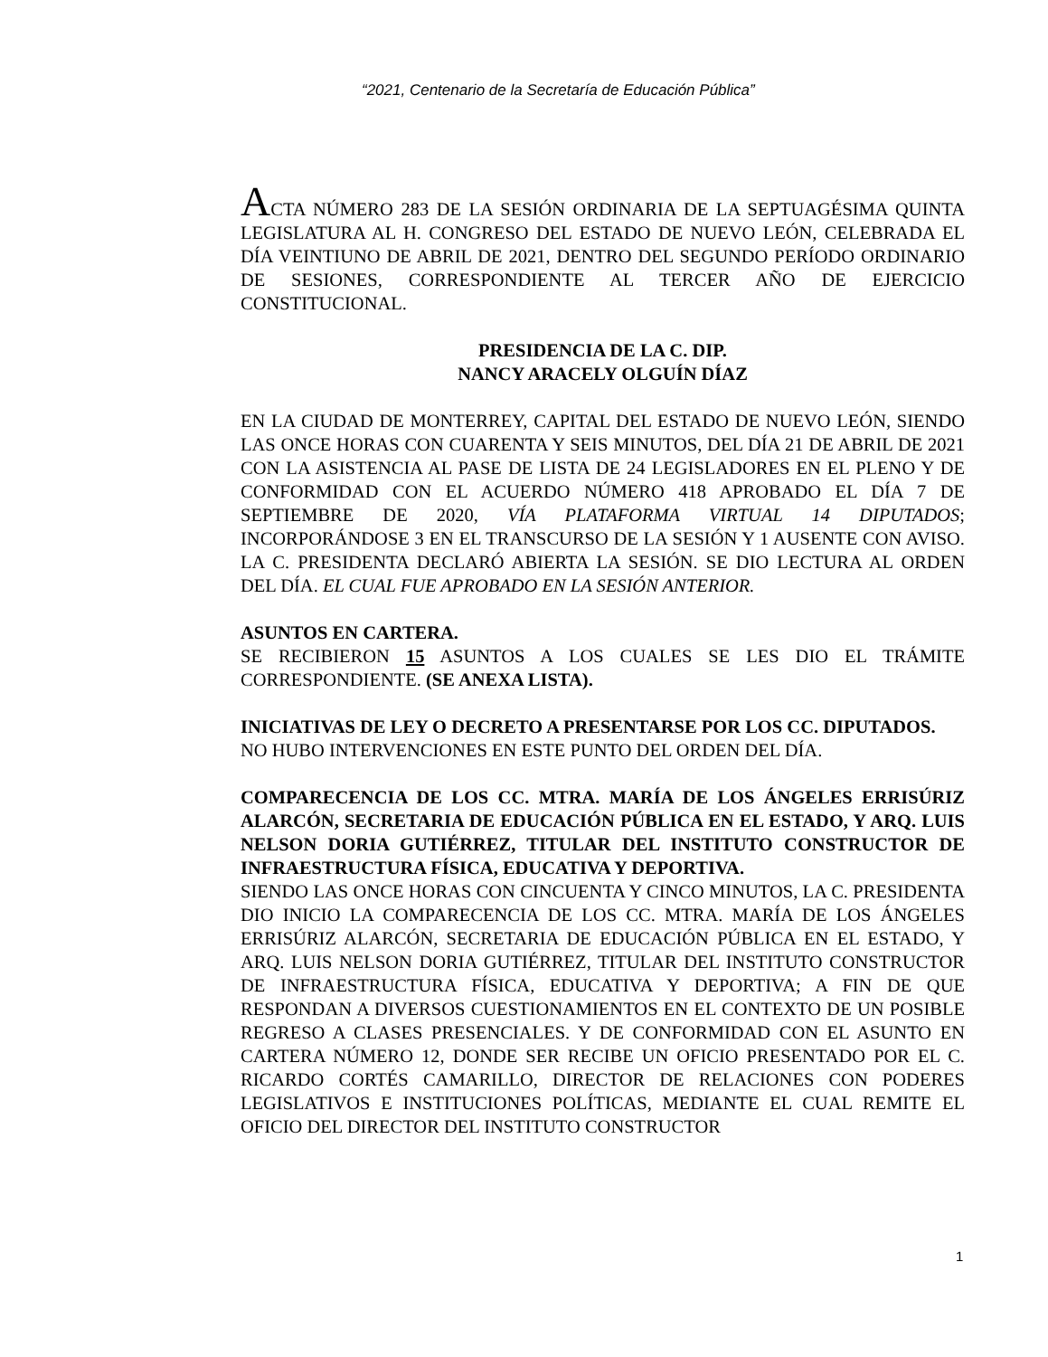“2021, Centenario de la Secretaría de Educación Pública”
ACTA NÚMERO 283 DE LA SESIÓN ORDINARIA DE LA SEPTUAGÉSIMA QUINTA LEGISLATURA AL H. CONGRESO DEL ESTADO DE NUEVO LEÓN, CELEBRADA EL DÍA VEINTIUNO DE ABRIL DE 2021, DENTRO DEL SEGUNDO PERÍODO ORDINARIO DE SESIONES, CORRESPONDIENTE AL TERCER AÑO DE EJERCICIO CONSTITUCIONAL.
PRESIDENCIA DE LA C. DIP.
NANCY ARACELY OLGUÍN DÍAZ
EN LA CIUDAD DE MONTERREY, CAPITAL DEL ESTADO DE NUEVO LEÓN, SIENDO LAS ONCE HORAS CON CUARENTA Y SEIS MINUTOS, DEL DÍA 21 DE ABRIL DE 2021 CON LA ASISTENCIA AL PASE DE LISTA DE 24 LEGISLADORES EN EL PLENO Y DE CONFORMIDAD CON EL ACUERDO NÚMERO 418 APROBADO EL DÍA 7 DE SEPTIEMBRE DE 2020, VÍA PLATAFORMA VIRTUAL 14 DIPUTADOS; INCORPORÁNDOSE 3 EN EL TRANSCURSO DE LA SESIÓN Y 1 AUSENTE CON AVISO. LA C. PRESIDENTA DECLARÓ ABIERTA LA SESIÓN. SE DIO LECTURA AL ORDEN DEL DÍA. EL CUAL FUE APROBADO EN LA SESIÓN ANTERIOR.
ASUNTOS EN CARTERA.
SE RECIBIERON 15 ASUNTOS A LOS CUALES SE LES DIO EL TRÁMITE CORRESPONDIENTE. (SE ANEXA LISTA).
INICIATIVAS DE LEY O DECRETO A PRESENTARSE POR LOS CC. DIPUTADOS.
NO HUBO INTERVENCIONES EN ESTE PUNTO DEL ORDEN DEL DÍA.
COMPARECENCIA DE LOS CC. MTRA. MARÍA DE LOS ÁNGELES ERRISÚRIZ ALARCÓN, SECRETARIA DE EDUCACIÓN PÚBLICA EN EL ESTADO, Y ARQ. LUIS NELSON DORIA GUTIÉRREZ, TITULAR DEL INSTITUTO CONSTRUCTOR DE INFRAESTRUCTURA FÍSICA, EDUCATIVA Y DEPORTIVA.
SIENDO LAS ONCE HORAS CON CINCUENTA Y CINCO MINUTOS, LA C. PRESIDENTA DIO INICIO LA COMPARECENCIA DE LOS CC. MTRA. MARÍA DE LOS ÁNGELES ERRISÚRIZ ALARCÓN, SECRETARIA DE EDUCACIÓN PÚBLICA EN EL ESTADO, Y ARQ. LUIS NELSON DORIA GUTIÉRREZ, TITULAR DEL INSTITUTO CONSTRUCTOR DE INFRAESTRUCTURA FÍSICA, EDUCATIVA Y DEPORTIVA; A FIN DE QUE RESPONDAN A DIVERSOS CUESTIONAMIENTOS EN EL CONTEXTO DE UN POSIBLE REGRESO A CLASES PRESENCIALES. Y DE CONFORMIDAD CON EL ASUNTO EN CARTERA NÚMERO 12, DONDE SER RECIBE UN OFICIO PRESENTADO POR EL C. RICARDO CORTÉS CAMARILLO, DIRECTOR DE RELACIONES CON PODERES LEGISLATIVOS E INSTITUCIONES POLÍTICAS, MEDIANTE EL CUAL REMITE EL OFICIO DEL DIRECTOR DEL INSTITUTO CONSTRUCTOR
1